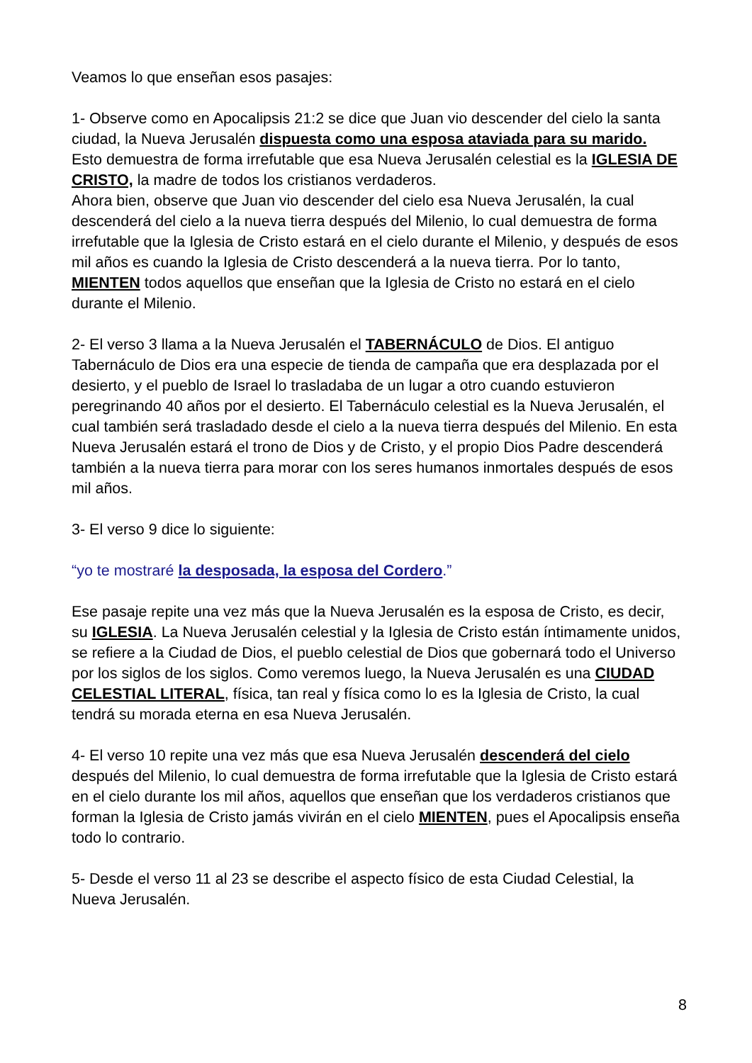Veamos lo que enseñan esos pasajes:
1- Observe como en Apocalipsis 21:2 se dice que Juan vio descender del cielo la santa ciudad, la Nueva Jerusalén dispuesta como una esposa ataviada para su marido. Esto demuestra de forma irrefutable que esa Nueva Jerusalén celestial es la IGLESIA DE CRISTO, la madre de todos los cristianos verdaderos.
Ahora bien, observe que Juan vio descender del cielo esa Nueva Jerusalén, la cual descenderá del cielo a la nueva tierra después del Milenio, lo cual demuestra de forma irrefutable que la Iglesia de Cristo estará en el cielo durante el Milenio, y después de esos mil años es cuando la Iglesia de Cristo descenderá a la nueva tierra. Por lo tanto, MIENTEN todos aquellos que enseñan que la Iglesia de Cristo no estará en el cielo durante el Milenio.
2- El verso 3 llama a la Nueva Jerusalén el TABERNÁCULO de Dios. El antiguo Tabernáculo de Dios era una especie de tienda de campaña que era desplazada por el desierto, y el pueblo de Israel lo trasladaba de un lugar a otro cuando estuvieron peregrinando 40 años por el desierto. El Tabernáculo celestial es la Nueva Jerusalén, el cual también será trasladado desde el cielo a la nueva tierra después del Milenio. En esta Nueva Jerusalén estará el trono de Dios y de Cristo, y el propio Dios Padre descenderá también a la nueva tierra para morar con los seres humanos inmortales después de esos mil años.
3- El verso 9 dice lo siguiente:
“yo te mostraré la desposada, la esposa del Cordero.”
Ese pasaje repite una vez más que la Nueva Jerusalén es la esposa de Cristo, es decir, su IGLESIA. La Nueva Jerusalén celestial y la Iglesia de Cristo están íntimamente unidos, se refiere a la Ciudad de Dios, el pueblo celestial de Dios que gobernará todo el Universo por los siglos de los siglos. Como veremos luego, la Nueva Jerusalén es una CIUDAD CELESTIAL LITERAL, física, tan real y física como lo es la Iglesia de Cristo, la cual tendrá su morada eterna en esa Nueva Jerusalén.
4- El verso 10 repite una vez más que esa Nueva Jerusalén descenderá del cielo después del Milenio, lo cual demuestra de forma irrefutable que la Iglesia de Cristo estará en el cielo durante los mil años, aquellos que enseñan que los verdaderos cristianos que forman la Iglesia de Cristo jamás vivirán en el cielo MIENTEN, pues el Apocalipsis enseña todo lo contrario.
5- Desde el verso 11 al 23 se describe el aspecto físico de esta Ciudad Celestial, la Nueva Jerusalén.
8